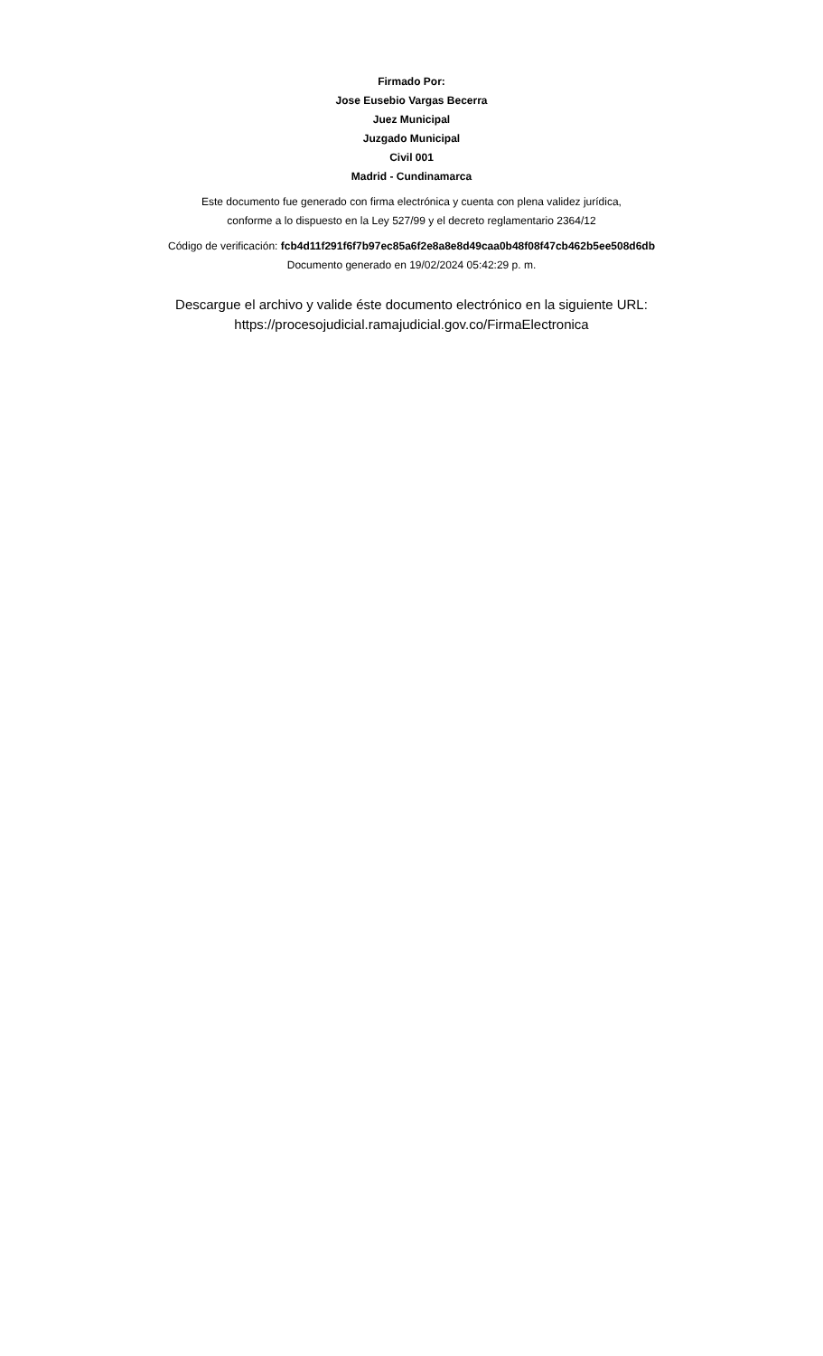Firmado Por:
Jose Eusebio Vargas Becerra
Juez Municipal
Juzgado Municipal
Civil 001
Madrid - Cundinamarca
Este documento fue generado con firma electrónica y cuenta con plena validez jurídica,
conforme a lo dispuesto en la Ley 527/99 y el decreto reglamentario 2364/12
Código de verificación: fcb4d11f291f6f7b97ec85a6f2e8a8e8d49caa0b48f08f47cb462b5ee508d6db
Documento generado en 19/02/2024 05:42:29 p. m.
Descargue el archivo y valide éste documento electrónico en la siguiente URL:
https://procesojudicial.ramajudicial.gov.co/FirmaElectronica